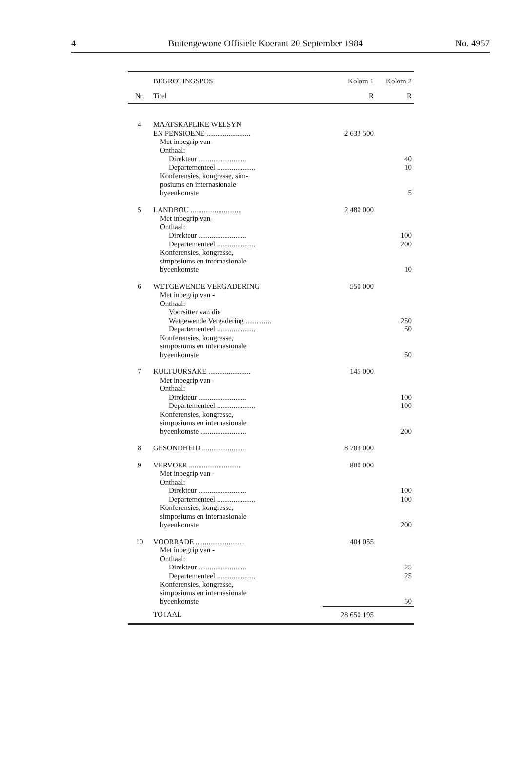4 Buitengewone Offisiële Koerant 20 September 1984 No. 4957
| | BEGROTINGSPOS | Kolom 1 | Kolom 2 |
| --- | --- | --- | --- |
| Nr. | Titel | R | R |
| 4 | MAATSKAPLIKE WELSYN EN PENSIOENE ........................ | 2 633 500 | |
| | Met inbegrip van - Onthaal: | | |
| | Direkteur .......................... | | 40 |
| | Departementeel ..................... | | 10 |
| | Konferensies, kongresse, sim- posiums en internasionale byeenkomste | | 5 |
| 5 | LANDBOU ............................ | 2 480 000 | |
| | Met inbegrip van- Onthaal: | | |
| | Direkteur .......................... | | 100 |
| | Departementeel ..................... | | 200 |
| | Konferensies, kongresse, simposiums en internasionale byeenkomste | | 10 |
| 6 | WETGEWENDE VERGADERING | 550 000 | |
| | Met inbegrip van - Onthaal: | | |
| | Voorsitter van die Wetgewende Vergadering .............. | | 250 |
| | Departementeel ..................... | | 50 |
| | Konferensies, kongresse, simposiums en internasionale byeenkomste | | 50 |
| 7 | KULTUURSAKE ....................... | 145 000 | |
| | Met inbegrip van - Onthaal: | | |
| | Direkteur .......................... | | 100 |
| | Departementeel ..................... | | 100 |
| | Konferensies, kongresse, simposiums en internasionale byeenkomste ......................... | | 200 |
| 8 | GESONDHEID ........................ | 8 703 000 | |
| 9 | VERVOER ............................ | 800 000 | |
| | Met inbegrip van - Onthaal: | | |
| | Direkteur .......................... | | 100 |
| | Departementeel ..................... | | 100 |
| | Konferensies, kongresse, simposiums en internasionale byeenkomste | | 200 |
| 10 | VOORRADE ........................... | 404 055 | |
| | Met inbegrip van - Onthaal: | | |
| | Direkteur .......................... | | 25 |
| | Departementeel ..................... | | 25 |
| | Konferensies, kongresse, simposiums en internasionale byeenkomste | | 50 |
| | TOTAAL | 28 650 195 | |